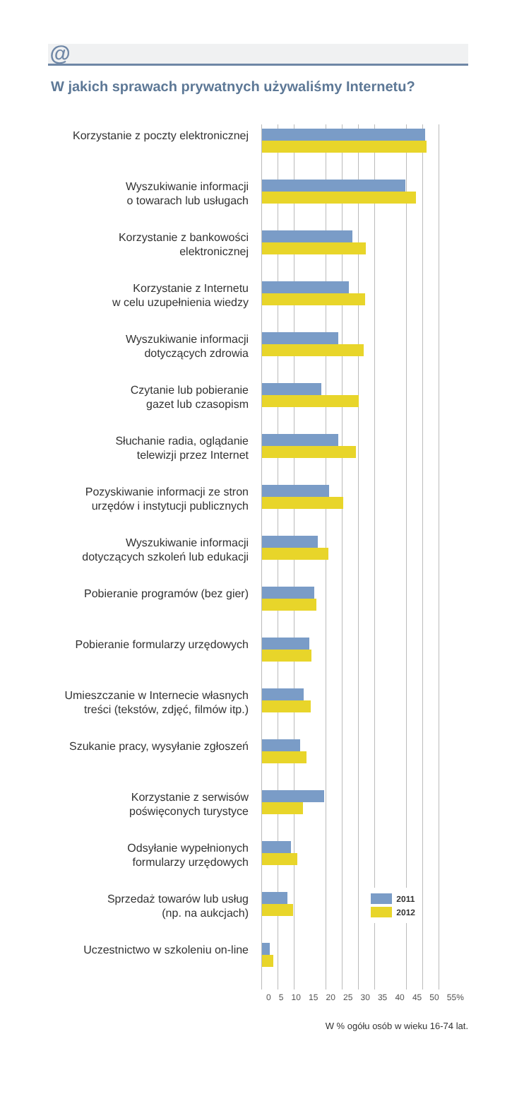@
W jakich sprawach prywatnych używaliśmy Internetu?
Korzystanie z poczty elektronicznej
Wyszukiwanie informacji
o towarach lub usługach
Korzystanie z bankowości
elektronicznej
Korzystanie z Internetu
w celu uzupełnienia wiedzy
Wyszukiwanie informacji
dotyczących zdrowia
Czytanie lub pobieranie
gazet lub czasopism
Słuchanie radia, oglądanie
telewizji przez Internet
Pozyskiwanie informacji ze stron
urzędów i instytucji publicznych
Wyszukiwanie informacji
dotyczących szkoleń lub edukacji
Pobieranie programów (bez gier)
Pobieranie formularzy urzędowych
Umieszczanie w Internecie własnych
treści (tekstów, zdjęć, filmów itp.)
Szukanie pracy, wysyłanie zgłoszeń
Korzystanie z serwisów
poświęconych turystyce
Odsyłanie wypełnionych
formularzy urzędowych
Sprzedaż towarów lub usług
(np. na aukcjach)
2011
2012
Uczestnictwo w szkoleniu on-line
0 5 10 15 20 25 30 35 40 45 50 55%
W % ogółu osób w wieku 16-74 lat.